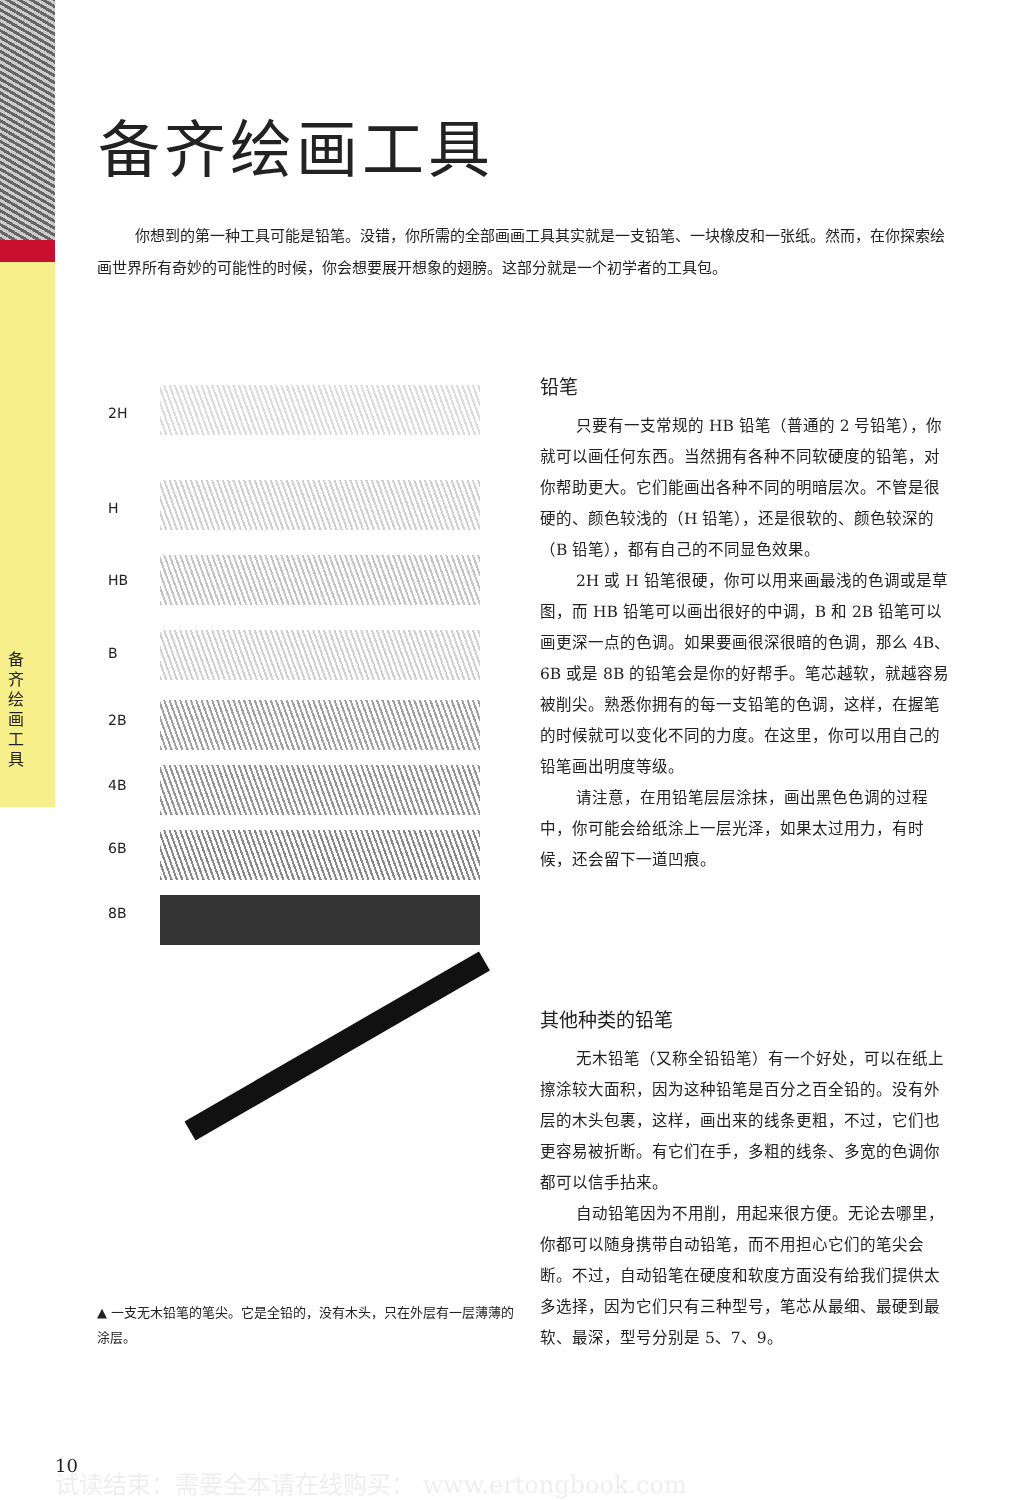备齐绘画工具
备齐绘画工具
你想到的第一种工具可能是铅笔。没错，你所需的全部画画工具其实就是一支铅笔、一块橡皮和一张纸。然而，在你探索绘画世界所有奇妙的可能性的时候，你会想要展开想象的翅膀。这部分就是一个初学者的工具包。
2H
H
HB
B
2B
4B
6B
8B
铅笔
只要有一支常规的 HB 铅笔（普通的 2 号铅笔），你就可以画任何东西。当然拥有各种不同软硬度的铅笔，对你帮助更大。它们能画出各种不同的明暗层次。不管是很硬的、颜色较浅的（H 铅笔），还是很软的、颜色较深的（B 铅笔），都有自己的不同显色效果。
2H 或 H 铅笔很硬，你可以用来画最浅的色调或是草图，而 HB 铅笔可以画出很好的中调，B 和 2B 铅笔可以画更深一点的色调。如果要画很深很暗的色调，那么 4B、6B 或是 8B 的铅笔会是你的好帮手。笔芯越软，就越容易被削尖。熟悉你拥有的每一支铅笔的色调，这样，在握笔的时候就可以变化不同的力度。在这里，你可以用自己的铅笔画出明度等级。
请注意，在用铅笔层层涂抹，画出黑色色调的过程中，你可能会给纸涂上一层光泽，如果太过用力，有时候，还会留下一道凹痕。
其他种类的铅笔
无木铅笔（又称全铅铅笔）有一个好处，可以在纸上擦涂较大面积，因为这种铅笔是百分之百全铅的。没有外层的木头包裹，这样，画出来的线条更粗，不过，它们也更容易被折断。有它们在手，多粗的线条、多宽的色调你都可以信手拈来。
自动铅笔因为不用削，用起来很方便。无论去哪里，你都可以随身携带自动铅笔，而不用担心它们的笔尖会断。不过，自动铅笔在硬度和软度方面没有给我们提供太多选择，因为它们只有三种型号，笔芯从最细、最硬到最软、最深，型号分别是 5、7、9。
▲ 一支无木铅笔的笔尖。它是全铅的，没有木头，只在外层有一层薄薄的涂层。
10
试读结束：需要全本请在线购买： www.ertongbook.com